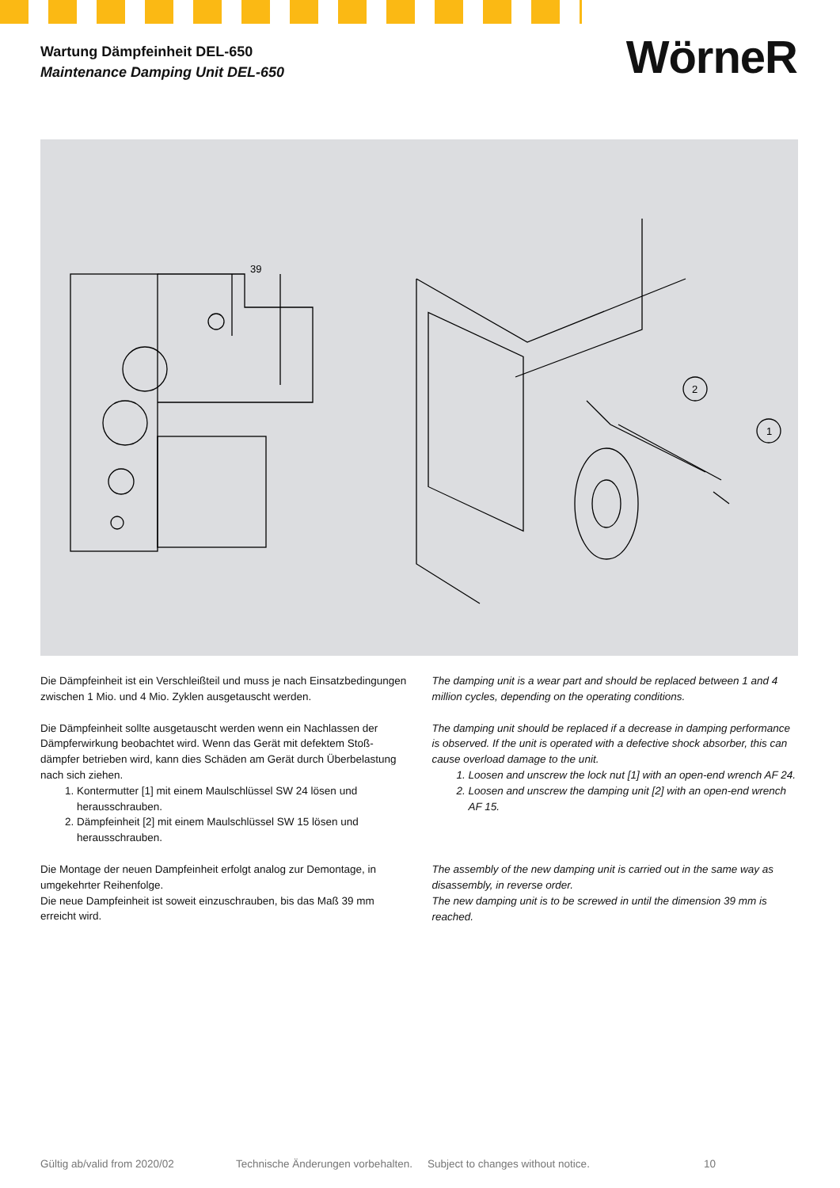Wartung Dämpfeinheit DEL-650
Maintenance Damping Unit DEL-650
WörneR
39
2
1
Die Dämpfeinheit ist ein Verschleißteil und muss je nach Einsatzbedingungen zwischen 1 Mio. und 4 Mio. Zyklen ausgetauscht werden.
Die Dämpfeinheit sollte ausgetauscht werden wenn ein Nachlassen der Dämpferwirkung beobachtet wird. Wenn das Gerät mit defektem Stoß-dämpfer betrieben wird, kann dies Schäden am Gerät durch Überbelastung nach sich ziehen.
1. Kontermutter [1] mit einem Maulschlüssel SW 24 lösen und herausschrauben.
2. Dämpfeinheit [2] mit einem Maulschlüssel SW 15 lösen und herausschrauben.
Die Montage der neuen Dampfeinheit erfolgt analog zur Demontage, in umgekehrter Reihenfolge.
Die neue Dampfeinheit ist soweit einzuschrauben, bis das Maß 39 mm erreicht wird.
The damping unit is a wear part and should be replaced between 1 and 4 million cycles, depending on the operating conditions.
The damping unit should be replaced if a decrease in damping performance is observed. If the unit is operated with a defective shock absorber, this can cause overload damage to the unit.
1. Loosen and unscrew the lock nut [1] with an open-end wrench AF 24.
2. Loosen and unscrew the damping unit [2] with an open-end wrench AF 15.
The assembly of the new damping unit is carried out in the same way as disassembly, in reverse order.
The new damping unit is to be screwed in until the dimension 39 mm is reached.
Gültig ab/valid from 2020/02 Technische Änderungen vorbehalten. Subject to changes without notice. 10